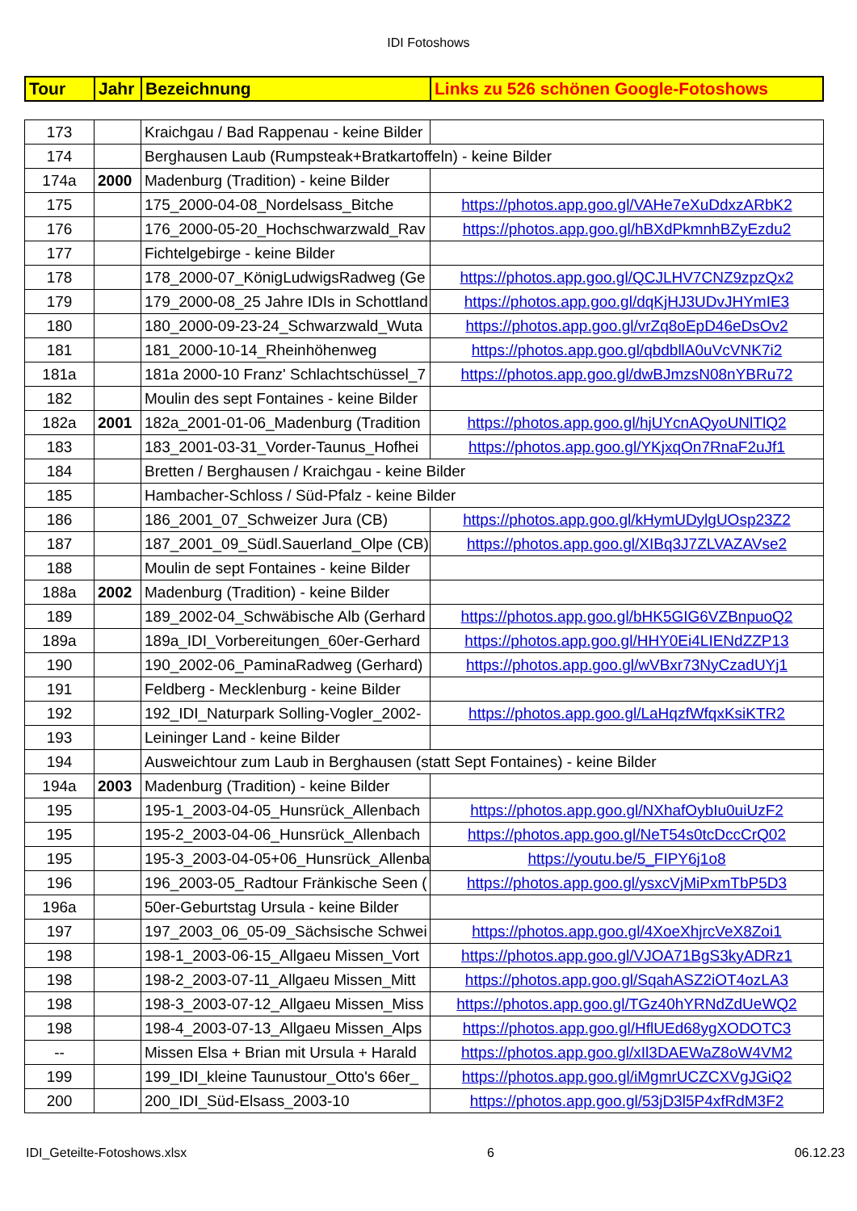IDI Fotoshows
| Tour | Jahr | Bezeichnung | Links zu 526 schönen Google-Fotoshows |
| --- | --- | --- | --- |
| 173 | | Kraichgau / Bad Rappenau - keine Bilder | |
| 174 | | Berghausen Laub (Rumpsteak+Bratkartoffeln) - keine Bilder | |
| 174a | 2000 | Madenburg (Tradition) - keine Bilder | |
| 175 | | 175_2000-04-08_Nordelsass_Bitche | https://photos.app.goo.gl/VAHe7eXuDdxzARbK2 |
| 176 | | 176_2000-05-20_Hochschwarzwald_Rav | https://photos.app.goo.gl/hBXdPkmnhBZyEzdu2 |
| 177 | | Fichtelgebirge - keine Bilder | |
| 178 | | 178_2000-07_KönigLudwigsRadweg (Ge | https://photos.app.goo.gl/QCJLHV7CNZ9zpzQx2 |
| 179 | | 179_2000-08_25 Jahre IDIs in Schottland | https://photos.app.goo.gl/dqKjHJ3UDvJHYmIE3 |
| 180 | | 180_2000-09-23-24_Schwarzwald_Wuta | https://photos.app.goo.gl/vrZq8oEpD46eDsOv2 |
| 181 | | 181_2000-10-14_Rheinhöhenweg | https://photos.app.goo.gl/qbdbllA0uVcVNK7i2 |
| 181a | | 181a 2000-10 Franz' Schlachtschüssel_7 | https://photos.app.goo.gl/dwBJmzsN08nYBRu72 |
| 182 | | Moulin des sept Fontaines - keine Bilder | |
| 182a | 2001 | 182a_2001-01-06_Madenburg (Tradition | https://photos.app.goo.gl/hjUYcnAQyoUNlTlQ2 |
| 183 | | 183_2001-03-31_Vorder-Taunus_Hofhei | https://photos.app.goo.gl/YKjxqOn7RnaF2uJf1 |
| 184 | | Bretten / Berghausen / Kraichgau - keine Bilder | |
| 185 | | Hambacher-Schloss / Süd-Pfalz - keine Bilder | |
| 186 | | 186_2001_07_Schweizer Jura (CB) | https://photos.app.goo.gl/kHymUDylgUOsp23Z2 |
| 187 | | 187_2001_09_Südl.Sauerland_Olpe (CB) | https://photos.app.goo.gl/XIBq3J7ZLVAZAVse2 |
| 188 | | Moulin de sept Fontaines - keine Bilder | |
| 188a | 2002 | Madenburg (Tradition) - keine Bilder | |
| 189 | | 189_2002-04_Schwäbische Alb (Gerhard | https://photos.app.goo.gl/bHK5GIG6VZBnpuoQ2 |
| 189a | | 189a_IDI_Vorbereitungen_60er-Gerhard | https://photos.app.goo.gl/HHY0Ei4LIENdZZP13 |
| 190 | | 190_2002-06_PaminaRadweg (Gerhard) | https://photos.app.goo.gl/wVBxr73NyCzadUYj1 |
| 191 | | Feldberg - Mecklenburg - keine Bilder | |
| 192 | | 192_IDI_Naturpark Solling-Vogler_2002- | https://photos.app.goo.gl/LaHqzfWfqxKsiKTR2 |
| 193 | | Leininger Land - keine Bilder | |
| 194 | | Ausweichtour zum Laub in Berghausen (statt Sept Fontaines) - keine Bilder | |
| 194a | 2003 | Madenburg (Tradition) - keine Bilder | |
| 195 | | 195-1_2003-04-05_Hunsrück_Allenbach | https://photos.app.goo.gl/NXhafOybIu0uiUzF2 |
| 195 | | 195-2_2003-04-06_Hunsrück_Allenbach | https://photos.app.goo.gl/NeT54s0tcDccCrQ02 |
| 195 | | 195-3_2003-04-05+06_Hunsrück_Allenba | https://youtu.be/5_FIPY6j1o8 |
| 196 | | 196_2003-05_Radtour Fränkische Seen ( | https://photos.app.goo.gl/ysxcVjMiPxmTbP5D3 |
| 196a | | 50er-Geburtstag Ursula - keine Bilder | |
| 197 | | 197_2003_06_05-09_Sächsische Schwei | https://photos.app.goo.gl/4XoeXhjrcVeX8Zoi1 |
| 198 | | 198-1_2003-06-15_Allgaeu Missen_Vort | https://photos.app.goo.gl/VJOA71BgS3kyADRz1 |
| 198 | | 198-2_2003-07-11_Allgaeu Missen_Mitt | https://photos.app.goo.gl/SqahASZ2iOT4ozLA3 |
| 198 | | 198-3_2003-07-12_Allgaeu Missen_Miss | https://photos.app.goo.gl/TGz40hYRNdZdUeWQ2 |
| 198 | | 198-4_2003-07-13_Allgaeu Missen_Alps | https://photos.app.goo.gl/HflUEd68ygXODOTC3 |
| -- | | Missen Elsa + Brian mit Ursula + Harald | https://photos.app.goo.gl/xIl3DAEWaZ8oW4VM2 |
| 199 | | 199_IDI_kleine Taunustour_Otto's 66er_ | https://photos.app.goo.gl/iMgmrUCZCXVgJGiQ2 |
| 200 | | 200_IDI_Süd-Elsass_2003-10 | https://photos.app.goo.gl/53jD3l5P4xfRdM3F2 |
IDI_Geteilte-Fotoshows.xlsx 6 06.12.23